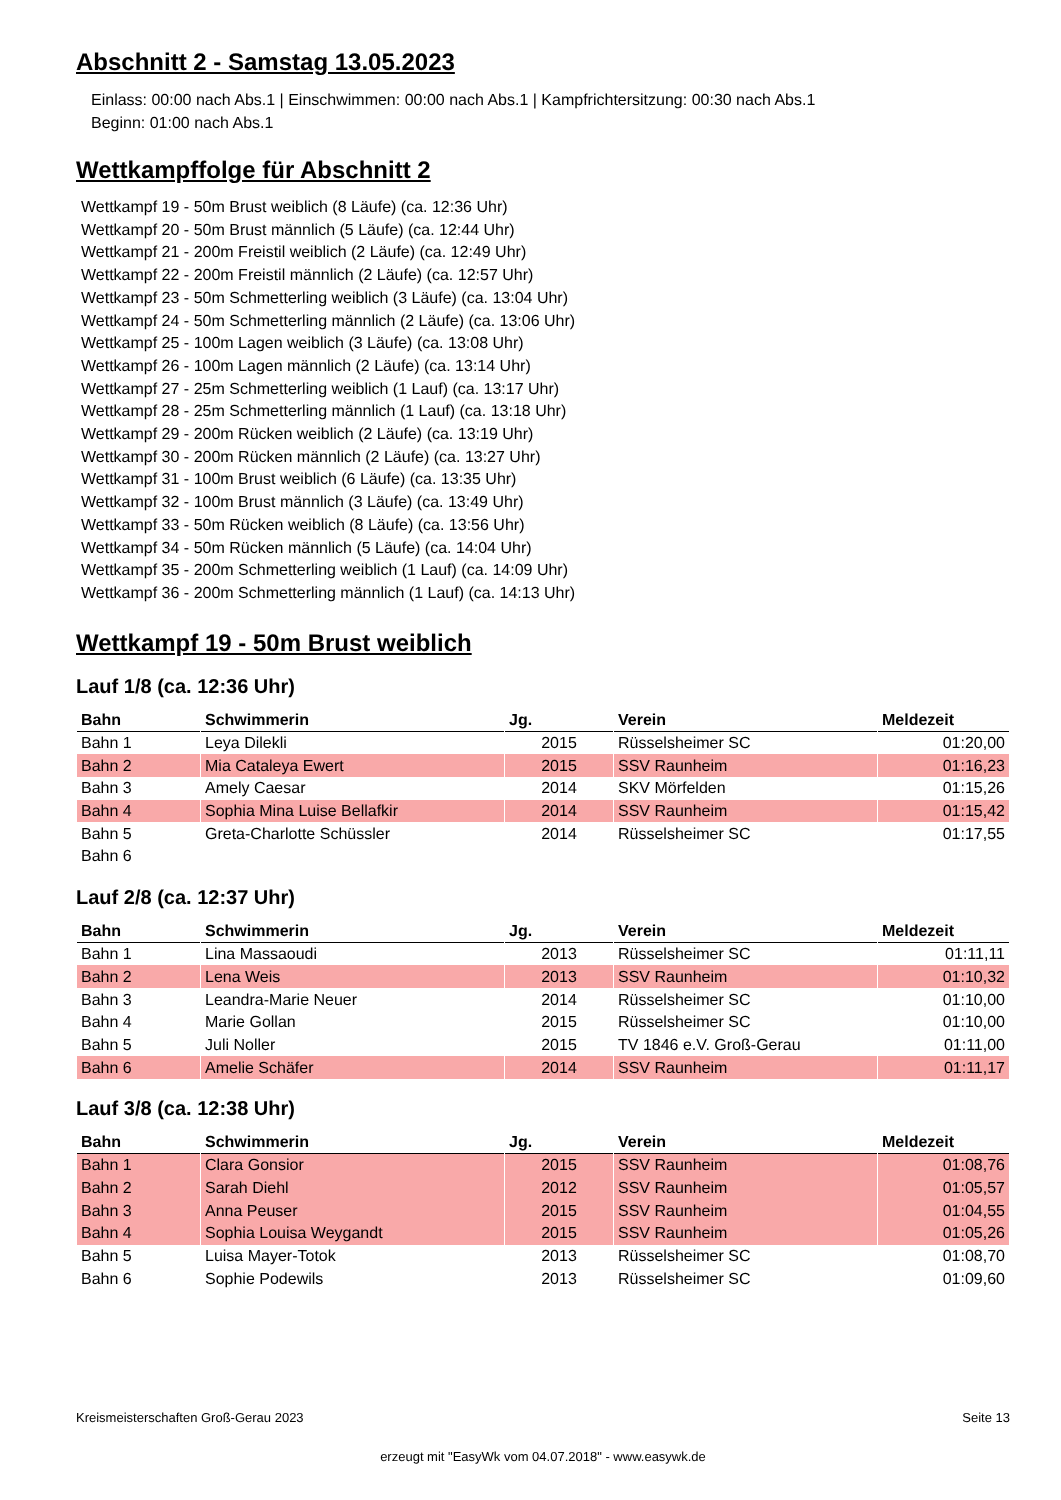Abschnitt 2 - Samstag 13.05.2023
Einlass: 00:00 nach Abs.1 | Einschwimmen: 00:00 nach Abs.1 | Kampfrichtersitzung: 00:30 nach Abs.1
Beginn: 01:00 nach Abs.1
Wettkampffolge für Abschnitt 2
Wettkampf 19 - 50m Brust weiblich (8 Läufe) (ca. 12:36 Uhr)
Wettkampf 20 - 50m Brust männlich (5 Läufe) (ca. 12:44 Uhr)
Wettkampf 21 - 200m Freistil weiblich (2 Läufe) (ca. 12:49 Uhr)
Wettkampf 22 - 200m Freistil männlich (2 Läufe) (ca. 12:57 Uhr)
Wettkampf 23 - 50m Schmetterling weiblich (3 Läufe) (ca. 13:04 Uhr)
Wettkampf 24 - 50m Schmetterling männlich (2 Läufe) (ca. 13:06 Uhr)
Wettkampf 25 - 100m Lagen weiblich (3 Läufe) (ca. 13:08 Uhr)
Wettkampf 26 - 100m Lagen männlich (2 Läufe) (ca. 13:14 Uhr)
Wettkampf 27 - 25m Schmetterling weiblich (1 Lauf) (ca. 13:17 Uhr)
Wettkampf 28 - 25m Schmetterling männlich (1 Lauf) (ca. 13:18 Uhr)
Wettkampf 29 - 200m Rücken weiblich (2 Läufe) (ca. 13:19 Uhr)
Wettkampf 30 - 200m Rücken männlich (2 Läufe) (ca. 13:27 Uhr)
Wettkampf 31 - 100m Brust weiblich (6 Läufe) (ca. 13:35 Uhr)
Wettkampf 32 - 100m Brust männlich (3 Läufe) (ca. 13:49 Uhr)
Wettkampf 33 - 50m Rücken weiblich (8 Läufe) (ca. 13:56 Uhr)
Wettkampf 34 - 50m Rücken männlich (5 Läufe) (ca. 14:04 Uhr)
Wettkampf 35 - 200m Schmetterling weiblich (1 Lauf) (ca. 14:09 Uhr)
Wettkampf 36 - 200m Schmetterling männlich (1 Lauf) (ca. 14:13 Uhr)
Wettkampf 19 - 50m Brust weiblich
Lauf 1/8 (ca. 12:36 Uhr)
| Bahn | Schwimmerin | Jg. | Verein | Meldezeit |
| --- | --- | --- | --- | --- |
| Bahn 1 | Leya Dilekli | 2015 | Rüsselsheimer SC | 01:20,00 |
| Bahn 2 | Mia Cataleya Ewert | 2015 | SSV Raunheim | 01:16,23 |
| Bahn 3 | Amely Caesar | 2014 | SKV Mörfelden | 01:15,26 |
| Bahn 4 | Sophia Mina Luise Bellafkir | 2014 | SSV Raunheim | 01:15,42 |
| Bahn 5 | Greta-Charlotte Schüssler | 2014 | Rüsselsheimer SC | 01:17,55 |
| Bahn 6 | | | | |
Lauf 2/8 (ca. 12:37 Uhr)
| Bahn | Schwimmerin | Jg. | Verein | Meldezeit |
| --- | --- | --- | --- | --- |
| Bahn 1 | Lina Massaoudi | 2013 | Rüsselsheimer SC | 01:11,11 |
| Bahn 2 | Lena Weis | 2013 | SSV Raunheim | 01:10,32 |
| Bahn 3 | Leandra-Marie Neuer | 2014 | Rüsselsheimer SC | 01:10,00 |
| Bahn 4 | Marie Gollan | 2015 | Rüsselsheimer SC | 01:10,00 |
| Bahn 5 | Juli Noller | 2015 | TV 1846 e.V. Groß-Gerau | 01:11,00 |
| Bahn 6 | Amelie Schäfer | 2014 | SSV Raunheim | 01:11,17 |
Lauf 3/8 (ca. 12:38 Uhr)
| Bahn | Schwimmerin | Jg. | Verein | Meldezeit |
| --- | --- | --- | --- | --- |
| Bahn 1 | Clara Gonsior | 2015 | SSV Raunheim | 01:08,76 |
| Bahn 2 | Sarah Diehl | 2012 | SSV Raunheim | 01:05,57 |
| Bahn 3 | Anna Peuser | 2015 | SSV Raunheim | 01:04,55 |
| Bahn 4 | Sophia Louisa Weygandt | 2015 | SSV Raunheim | 01:05,26 |
| Bahn 5 | Luisa Mayer-Totok | 2013 | Rüsselsheimer SC | 01:08,70 |
| Bahn 6 | Sophie Podewils | 2013 | Rüsselsheimer SC | 01:09,60 |
Kreismeisterschaften Groß-Gerau 2023 Seite 13
erzeugt mit "EasyWk vom 04.07.2018" - www.easywk.de